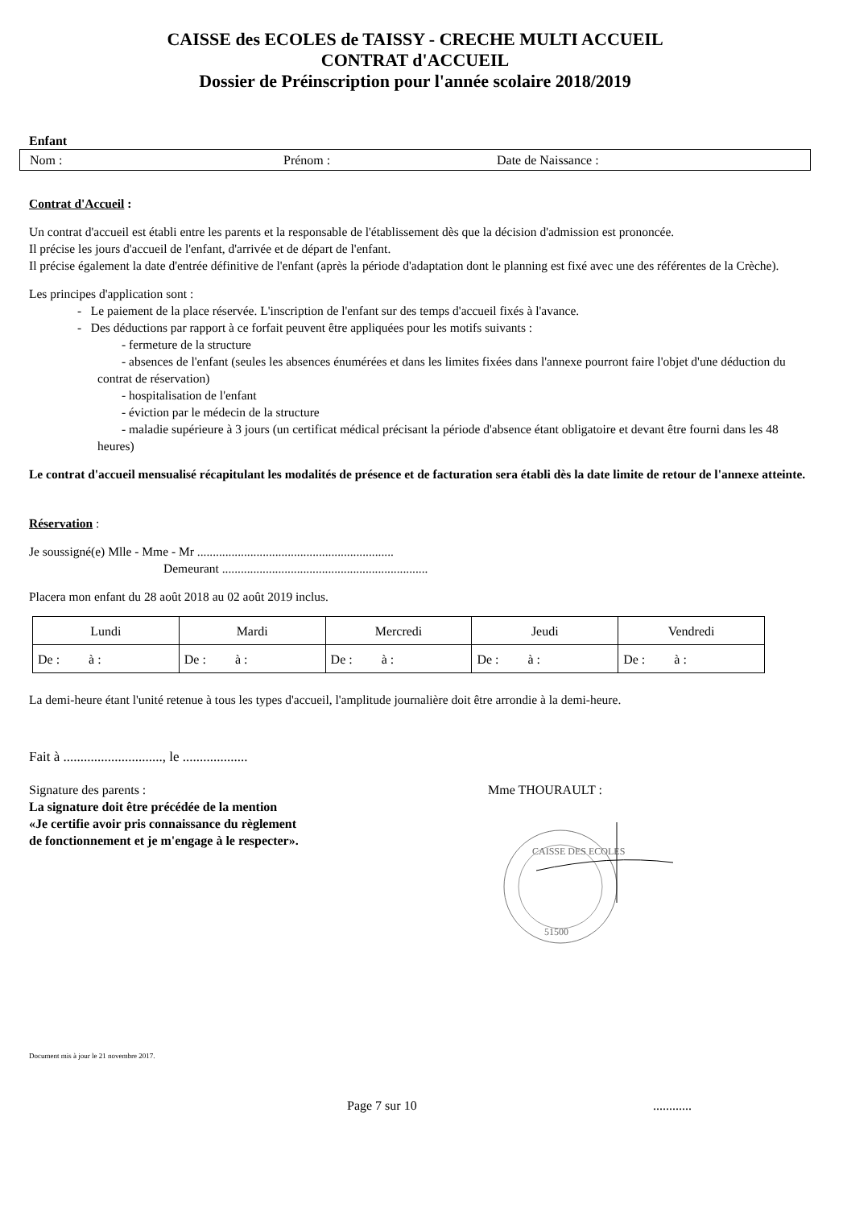CAISSE des ECOLES de TAISSY - CRECHE MULTI ACCUEIL
CONTRAT d'ACCUEIL
Dossier de Préinscription pour l'année scolaire 2018/2019
Enfant
Nom : Prénom : Date de Naissance :
Contrat d'Accueil :
Un contrat d'accueil est établi entre les parents et la responsable de l'établissement dès que la décision d'admission est prononcée.
Il précise les jours d'accueil de l'enfant, d'arrivée et de départ de l'enfant.
Il précise également la date d'entrée définitive de l'enfant (après la période d'adaptation dont le planning est fixé avec une des référentes de la Crèche).
Les principes d'application sont :
- Le paiement de la place réservée. L'inscription de l'enfant sur des temps d'accueil fixés à l'avance.
- Des déductions par rapport à ce forfait peuvent être appliquées pour les motifs suivants :
- fermeture de la structure
- absences de l'enfant (seules les absences énumérées et dans les limites fixées dans l'annexe pourront faire l'objet d'une déduction du contrat de réservation)
- hospitalisation de l'enfant
- éviction par le médecin de la structure
- maladie supérieure à 3 jours (un certificat médical précisant la période d'absence étant obligatoire et devant être fourni dans les 48 heures)
Le contrat d'accueil mensualisé récapitulant les modalités de présence et de facturation sera établi dès la date limite de retour de l'annexe atteinte.
Réservation :
Je soussigné(e) Mlle - Mme - Mr ...............................................................
Demeurant ..................................................................
Placera mon enfant du 28 août 2018 au 02 août 2019 inclus.
| Lundi | Mardi | Mercredi | Jeudi | Vendredi |
| --- | --- | --- | --- | --- |
| De : à : | De : à : | De : à : | De : à : | De : à : |
La demi-heure étant l'unité retenue à tous les types d'accueil, l'amplitude journalière doit être arrondie à la demi-heure.
Fait à ............................., le ...................
Signature des parents :
La signature doit être précédée de la mention
«Je certifie avoir pris connaissance du règlement
de fonctionnement et je m'engage à le respecter».
Mme THOURAULT :
CAISSE DES ECOLES
51500
Document mis à jour le 21 novembre 2017.
Page 7 sur 10............